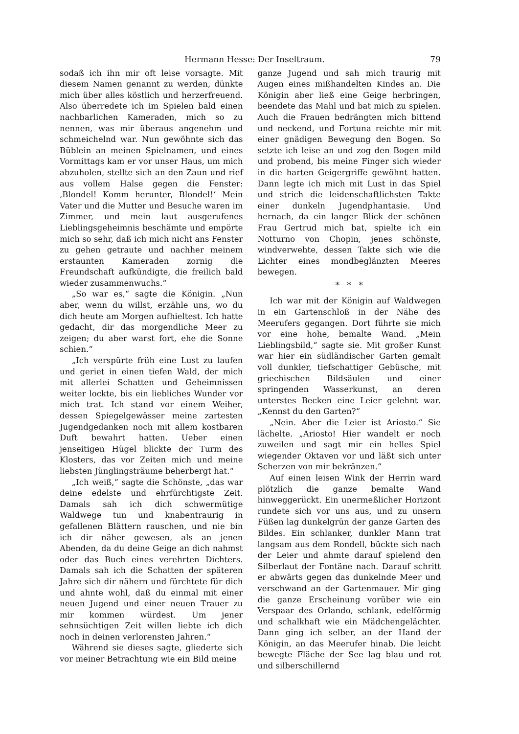Hermann Hesse: Der Inseltraum. 79
sodaß ich ihn mir oft leise vorsagte. Mit diesem Namen genannt zu werden, dünkte mich über alles köstlich und herzerfreuend. Also überredete ich im Spielen bald einen nachbarlichen Kameraden, mich so zu nennen, was mir überaus angenehm und schmeichelnd war. Nun gewöhnte sich das Büblein an meinen Spielnamen, und eines Vormittags kam er vor unser Haus, um mich abzuholen, stellte sich an den Zaun und rief aus vollem Halse gegen die Fenster: ‚Blondel! Komm herunter, Blondel!‘ Mein Vater und die Mutter und Besuche waren im Zimmer, und mein laut ausgerufenes Lieblingsgeheimnis beschämte und empörte mich so sehr, daß ich mich nicht ans Fenster zu gehen getraute und nachher meinem erstaunten Kameraden zornig die Freundschaft aufkündigte, die freilich bald wieder zusammenwuchs.“
„So war es,“ sagte die Königin. „Nun aber, wenn du willst, erzähle uns, wo du dich heute am Morgen aufhieltest. Ich hatte gedacht, dir das morgendliche Meer zu zeigen; du aber warst fort, ehe die Sonne schien.“
„Ich verspürte früh eine Lust zu laufen und geriet in einen tiefen Wald, der mich mit allerlei Schatten und Geheimnissen weiter lockte, bis ein liebliches Wunder vor mich trat. Ich stand vor einem Weiher, dessen Spiegelgewässer meine zartesten Jugendgedanken noch mit allem kostbaren Duft bewahrt hatten. Ueber einen jenseitigen Hügel blickte der Turm des Klosters, das vor Zeiten mich und meine liebsten Jünglingsträume beherbergt hat.“
„Ich weiß,“ sagte die Schönste, „das war deine edelste und ehrfürchtigste Zeit. Damals sah ich dich schwermütige Waldwege tun und knabentraurig in gefallenen Blättern rauschen, und nie bin ich dir näher gewesen, als an jenen Abenden, da du deine Geige an dich nahmst oder das Buch eines verehrten Dichters. Damals sah ich die Schatten der späteren Jahre sich dir nähern und fürchtete für dich und ahnte wohl, daß du einmal mit einer neuen Jugend und einer neuen Trauer zu mir kommen würdest. Um jener sehnsüchtigen Zeit willen liebte ich dich noch in deinen verlorensten Jahren.“
Während sie dieses sagte, gliederte sich vor meiner Betrachtung wie ein Bild meine
ganze Jugend und sah mich traurig mit Augen eines mißhandelten Kindes an. Die Königin aber ließ eine Geige herbringen, beendete das Mahl und bat mich zu spielen. Auch die Frauen bedrängten mich bittend und neckend, und Fortuna reichte mir mit einer gnädigen Bewegung den Bogen. So setzte ich leise an und zog den Bogen mild und probend, bis meine Finger sich wieder in die harten Geigergriffe gewöhnt hatten. Dann legte ich mich mit Lust in das Spiel und strich die leidenschaftlichsten Takte einer dunkeln Jugendphantasie. Und hernach, da ein langer Blick der schönen Frau Gertrud mich bat, spielte ich ein Notturno von Chopin, jenes schönste, windverwehte, dessen Takte sich wie die Lichter eines mondbeglänzten Meeres bewegen.
* * *
Ich war mit der Königin auf Waldwegen in ein Gartenschloß in der Nähe des Meerufers gegangen. Dort führte sie mich vor eine hohe, bemalte Wand. „Mein Lieblingsbild,“ sagte sie. Mit großer Kunst war hier ein südländischer Garten gemalt voll dunkler, tiefschattiger Gebüsche, mit griechischen Bildsäulen und einer springenden Wasserkunst, an deren unterstes Becken eine Leier gelehnt war. „Kennst du den Garten?“
„Nein. Aber die Leier ist Ariosto.“ Sie lächelte. „Ariosto! Hier wandelt er noch zuweilen und sagt mir ein helles Spiel wiegender Oktaven vor und läßt sich unter Scherzen von mir bekränzen.“
Auf einen leisen Wink der Herrin ward plötzlich die ganze bemalte Wand hinweggerückt. Ein unermeßlicher Horizont rundete sich vor uns aus, und zu unsern Füßen lag dunkelgrün der ganze Garten des Bildes. Ein schlanker, dunkler Mann trat langsam aus dem Rondell, bückte sich nach der Leier und ahmte darauf spielend den Silberlaut der Fontäne nach. Darauf schritt er abwärts gegen das dunkelnde Meer und verschwand an der Gartenmauer. Mir ging die ganze Erscheinung vorüber wie ein Verspaar des Orlando, schlank, edelförmig und schalkhaft wie ein Mädchengelächter. Dann ging ich selber, an der Hand der Königin, an das Meerufer hinab. Die leicht bewegte Fläche der See lag blau und rot und silberschillernd